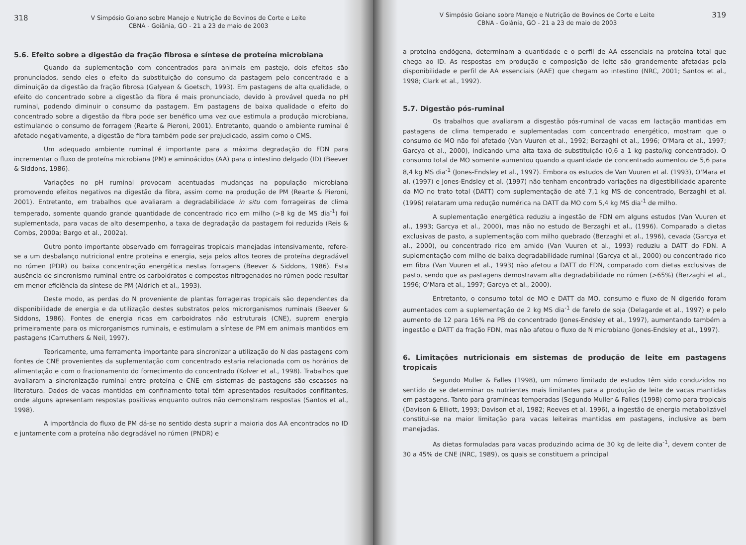318 V Simpósio Goiano sobre Manejo e Nutrição de Bovinos de Corte e Leite
CBNA - Goiânia, GO - 21 a 23 de maio de 2003
5.6. Efeito sobre a digestão da fração fibrosa e síntese de proteína microbiana
Quando da suplementação com concentrados para animais em pastejo, dois efeitos são pronunciados, sendo eles o efeito da substituição do consumo da pastagem pelo concentrado e a diminuição da digestão da fração fibrosa (Galyean & Goetsch, 1993). Em pastagens de alta qualidade, o efeito do concentrado sobre a digestão da fibra é mais pronunciado, devido à provável queda no pH ruminal, podendo diminuir o consumo da pastagem. Em pastagens de baixa qualidade o efeito do concentrado sobre a digestão da fibra pode ser benéfico uma vez que estimula a produção microbiana, estimulando o consumo de forragem (Rearte & Pieroni, 2001). Entretanto, quando o ambiente ruminal é afetado negativamente, a digestão de fibra também pode ser prejudicado, assim como o CMS.
Um adequado ambiente ruminal é importante para a máxima degradação do FDN para incrementar o fluxo de proteína microbiana (PM) e aminoácidos (AA) para o intestino delgado (ID) (Beever & Siddons, 1986).
Variações no pH ruminal provocam acentuadas mudanças na população microbiana promovendo efeitos negativos na digestão da fibra, assim como na produção de PM (Rearte & Pieroni, 2001). Entretanto, em trabalhos que avaliaram a degradabilidade in situ com forrageiras de clima temperado, somente quando grande quantidade de concentrado rico em milho (>8 kg de MS dia<sup>-1</sup>) foi suplementada, para vacas de alto desempenho, a taxa de degradação da pastagem foi reduzida (Reis & Combs, 2000a; Bargo et al., 2002a).
Outro ponto importante observado em forrageiras tropicais manejadas intensivamente, refere-se a um desbalanço nutricional entre proteína e energia, seja pelos altos teores de proteína degradável no rúmen (PDR) ou baixa concentração energética nestas forragens (Beever & Siddons, 1986). Esta ausência de sincronismo ruminal entre os carboidratos e compostos nitrogenados no rúmen pode resultar em menor eficiência da síntese de PM (Aldrich et al., 1993).
Deste modo, as perdas do N proveniente de plantas forrageiras tropicais são dependentes da disponibilidade de energia e da utilização destes substratos pelos microrganismos ruminais (Beever & Siddons, 1986). Fontes de energia ricas em carboidratos não estruturais (CNE), suprem energia primeiramente para os microrganismos ruminais, e estimulam a síntese de PM em animais mantidos em pastagens (Carruthers & Neil, 1997).
Teoricamente, uma ferramenta importante para sincronizar a utilização do N das pastagens com fontes de CNE provenientes da suplementação com concentrado estaria relacionada com os horários de alimentação e com o fracionamento do fornecimento do concentrado (Kolver et al., 1998). Trabalhos que avaliaram a sincronização ruminal entre proteína e CNE em sistemas de pastagens são escassos na literatura. Dados de vacas mantidas em confinamento total têm apresentados resultados conflitantes, onde alguns apresentam respostas positivas enquanto outros não demonstram respostas (Santos et al., 1998).
A importância do fluxo de PM dá-se no sentido desta suprir a maioria dos AA encontrados no ID e juntamente com a proteína não degradável no rúmen (PNDR) e
V Simpósio Goiano sobre Manejo e Nutrição de Bovinos de Corte e Leite
CBNA - Goiânia, GO - 21 a 23 de maio de 2003 319
a proteína endógena, determinam a quantidade e o perfil de AA essenciais na proteína total que chega ao ID. As respostas em produção e composição de leite são grandemente afetadas pela disponibilidade e perfil de AA essenciais (AAE) que chegam ao intestino (NRC, 2001; Santos et al., 1998; Clark et al., 1992).
5.7. Digestão pós-ruminal
Os trabalhos que avaliaram a disgestão pós-ruminal de vacas em lactação mantidas em pastagens de clima temperado e suplementadas com concentrado energético, mostram que o consumo de MO não foi afetado (Van Vuuren et al., 1992; Berzaghi et al., 1996; O'Mara et al., 1997; Garcya et al., 2000), indicando uma alta taxa de substituição (0,6 a 1 kg pasto/kg concentrado). O consumo total de MO somente aumentou quando a quantidade de concentrado aumentou de 5,6 para 8,4 kg MS dia<sup>-1</sup> (Jones-Endsley et al., 1997). Embora os estudos de Van Vuuren et al. (1993), O'Mara et al. (1997) e Jones-Endsley et al. (1997) não tenham encontrado variações na digestibilidade aparente da MO no trato total (DATT) com suplementação de até 7,1 kg MS de concentrado, Berzaghi et al. (1996) relataram uma redução numérica na DATT da MO com 5,4 kg MS dia<sup>-1</sup> de milho.
A suplementação energética reduziu a ingestão de FDN em alguns estudos (Van Vuuren et al., 1993; Garcya et al., 2000), mas não no estudo de Berzaghi et al., (1996). Comparado a dietas exclusivas de pasto, a suplementação com milho quebrado (Berzaghi et al., 1996), cevada (Garcya et al., 2000), ou concentrado rico em amido (Van Vuuren et al., 1993) reduziu a DATT do FDN. A suplementação com milho de baixa degradabilidade ruminal (Garcya et al., 2000) ou concentrado rico em fibra (Van Vuuren et al., 1993) não afetou a DATT do FDN, comparado com dietas exclusivas de pasto, sendo que as pastagens demostravam alta degradabilidade no rúmen (>65%) (Berzaghi et al., 1996; O'Mara et al., 1997; Garcya et al., 2000).
Entretanto, o consumo total de MO e DATT da MO, consumo e fluxo de N digerido foram aumentados com a suplementação de 2 kg MS dia<sup>-1</sup> de farelo de soja (Delagarde et al., 1997) e pelo aumento de 12 para 16% na PB do concentrado (Jones-Endsley et al., 1997), aumentando também a ingestão e DATT da fração FDN, mas não afetou o fluxo de N microbiano (Jones-Endsley et al., 1997).
6. Limitações nutricionais em sistemas de produção de leite em pastagens tropicais
Segundo Muller & Falles (1998), um número limitado de estudos têm sido conduzidos no sentido de se determinar os nutrientes mais limitantes para a produção de leite de vacas mantidas em pastagens. Tanto para gramíneas temperadas (Segundo Muller & Falles (1998) como para tropicais (Davison & Elliott, 1993; Davison et al, 1982; Reeves et al. 1996), a ingestão de energia metabolizável constitui-se na maior limitação para vacas leiteiras mantidas em pastagens, inclusive as bem manejadas.
As dietas formuladas para vacas produzindo acima de 30 kg de leite dia<sup>-1</sup>, devem conter de 30 a 45% de CNE (NRC, 1989), os quais se constituem a principal